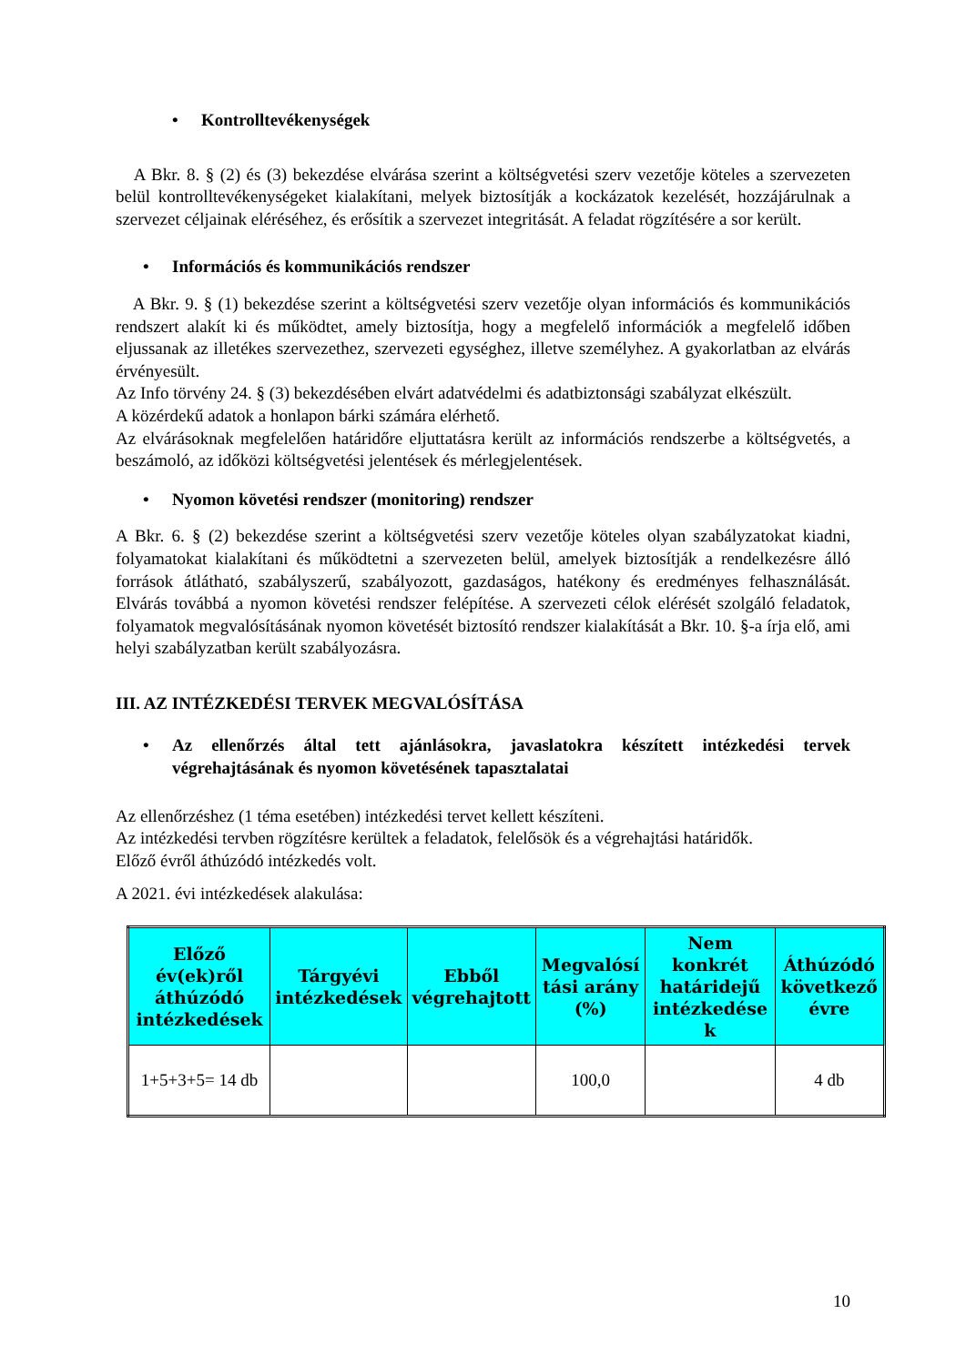• Kontrolltevékenységek
A Bkr. 8. § (2) és (3) bekezdése elvárása szerint a költségvetési szerv vezetője köteles a szervezeten belül kontrolltevékenységeket kialakítani, melyek biztosítják a kockázatok kezelését, hozzájárulnak a szervezet céljainak eléréséhez, és erősítik a szervezet integritását. A feladat rögzítésére a sor került.
• Információs és kommunikációs rendszer
A Bkr. 9. § (1) bekezdése szerint a költségvetési szerv vezetője olyan információs és kommunikációs rendszert alakít ki és működtet, amely biztosítja, hogy a megfelelő információk a megfelelő időben eljussanak az illetékes szervezethez, szervezeti egységhez, illetve személyhez. A gyakorlatban az elvárás érvényesült.
Az Info törvény 24. § (3) bekezdésében elvárt adatvédelmi és adatbiztonsági szabályzat elkészült.
A közérdekű adatok a honlapon bárki számára elérhető.
Az elvárásoknak megfelelően határidőre eljuttatásra került az információs rendszerbe a költségvetés, a beszámoló, az időközi költségvetési jelentések és mérlegjelentések.
• Nyomon követési rendszer (monitoring) rendszer
A Bkr. 6. § (2) bekezdése szerint a költségvetési szerv vezetője köteles olyan szabályzatokat kiadni, folyamatokat kialakítani és működtetni a szervezeten belül, amelyek biztosítják a rendelkezésre álló források átlátható, szabályszerű, szabályozott, gazdaságos, hatékony és eredményes felhasználását. Elvárás továbbá a nyomon követési rendszer felépítése. A szervezeti célok elérését szolgáló feladatok, folyamatok megvalósításának nyomon követését biztosító rendszer kialakítását a Bkr. 10. §-a írja elő, ami helyi szabályzatban került szabályozásra.
III. AZ INTÉZKEDÉSI TERVEK MEGVALÓSÍTÁSA
• Az ellenőrzés által tett ajánlásokra, javaslatokra készített intézkedési tervek végrehajtásának és nyomon követésének tapasztalatai
Az ellenőrzéshez (1 téma esetében) intézkedési tervet kellett készíteni.
Az intézkedési tervben rögzítésre kerültek a feladatok, felelősök és a végrehajtási határidők.
Előző évről áthúzódó intézkedés volt.
A 2021. évi intézkedések alakulása:
| Előző év(ek)ről áthúzódó intézkedések | Tárgyévi intézkedések | Ebből végrehajtott | Megvalósí tási arány (%) | Nem konkrét határidejű intézkedése k | Áthúzódó következő évre |
| --- | --- | --- | --- | --- | --- |
| 1+5+3+5= 14 db | | | 100,0 | | 4 db |
10